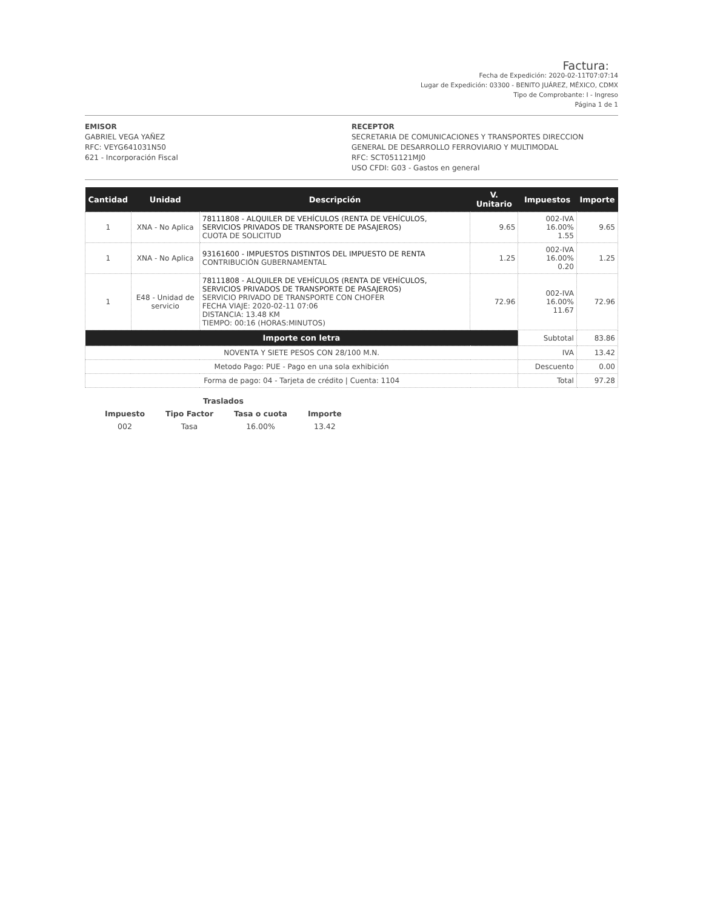Factura:
Fecha de Expedición: 2020-02-11T07:07:14
Lugar de Expedición: 03300 - BENITO JUÁREZ, MÉXICO, CDMX
Tipo de Comprobante: I - Ingreso
Página 1 de 1
EMISOR
GABRIEL VEGA YAÑEZ
RFC: VEYG641031N50
621 - Incorporación Fiscal
RECEPTOR
SECRETARIA DE COMUNICACIONES Y TRANSPORTES DIRECCION GENERAL DE DESARROLLO FERROVIARIO Y MULTIMODAL
RFC: SCT051121MJ0
USO CFDI: G03 - Gastos en general
| Cantidad | Unidad | Descripción | V. Unitario | Impuestos | Importe |
| --- | --- | --- | --- | --- | --- |
| 1 | XNA - No Aplica | 78111808 - ALQUILER DE VEHÍCULOS (RENTA DE VEHÍCULOS, SERVICIOS PRIVADOS DE TRANSPORTE DE PASAJEROS) CUOTA DE SOLICITUD | 9.65 | 002-IVA 16.00% 1.55 | 9.65 |
| 1 | XNA - No Aplica | 93161600 - IMPUESTOS DISTINTOS DEL IMPUESTO DE RENTA CONTRIBUCIÓN GUBERNAMENTAL | 1.25 | 002-IVA 16.00% 0.20 | 1.25 |
| 1 | E48 - Unidad de servicio | 78111808 - ALQUILER DE VEHÍCULOS (RENTA DE VEHÍCULOS, SERVICIOS PRIVADOS DE TRANSPORTE DE PASAJEROS) SERVICIO PRIVADO DE TRANSPORTE CON CHOFER FECHA VIAJE: 2020-02-11 07:06 DISTANCIA: 13.48 KM TIEMPO: 00:16 (HORAS:MINUTOS) | 72.96 | 002-IVA 16.00% 11.67 | 72.96 |
| Importe con letra | | | | Subtotal | 83.86 |
| NOVENTA Y SIETE PESOS CON 28/100 M.N. | | | | IVA | 13.42 |
| Metodo Pago: PUE - Pago en una sola exhibición | | | | Descuento | 0.00 |
| Forma de pago: 04 - Tarjeta de crédito / Cuenta: 1104 | | | | Total | 97.28 |
| Traslados | | | |
| --- | --- | --- | --- |
| Impuesto | Tipo Factor | Tasa o cuota | Importe |
| 002 | Tasa | 16.00% | 13.42 |